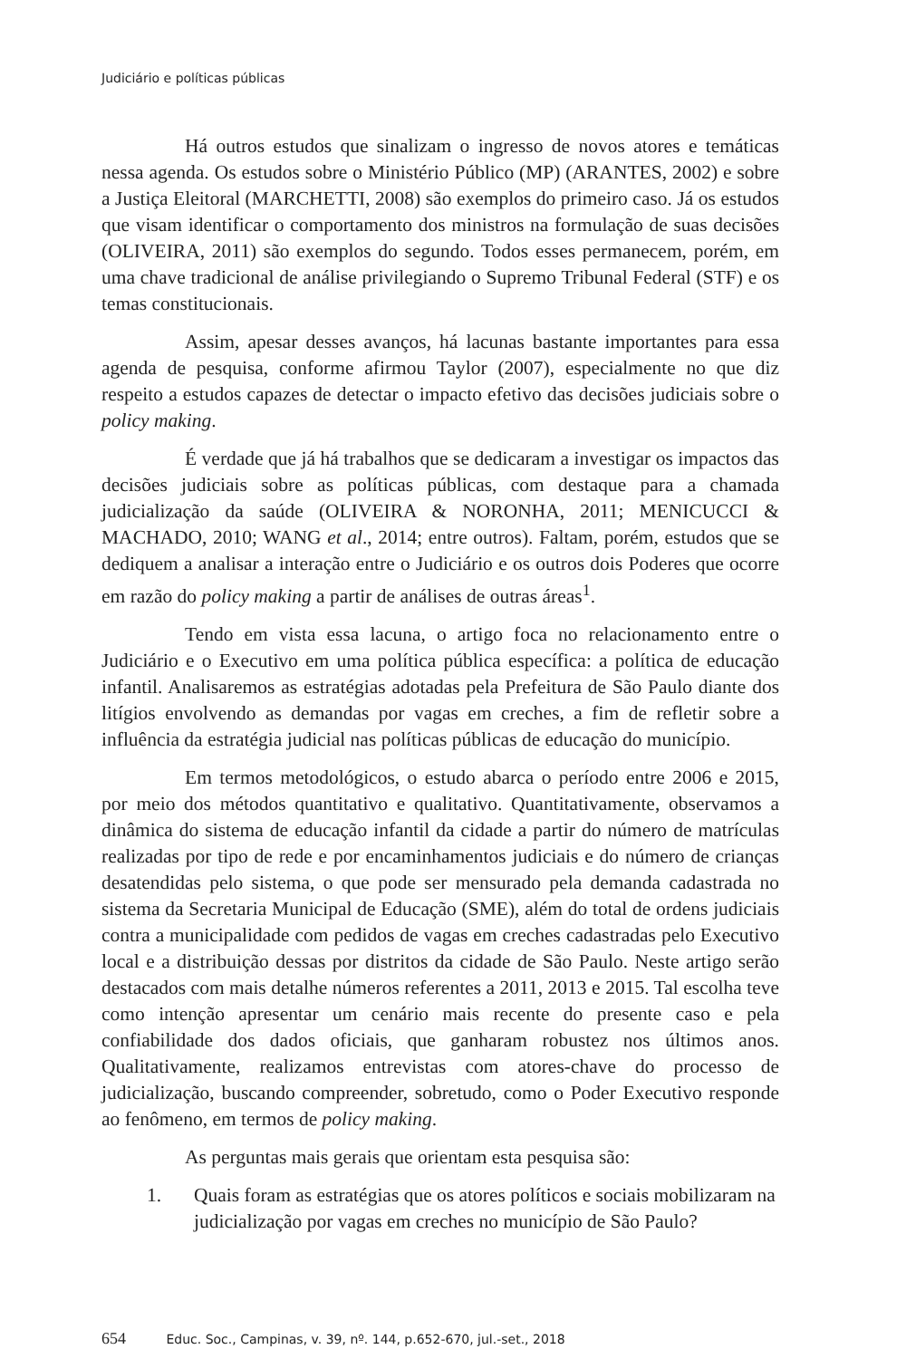Judiciário e políticas públicas
Há outros estudos que sinalizam o ingresso de novos atores e temáticas nessa agenda. Os estudos sobre o Ministério Público (MP) (ARANTES, 2002) e sobre a Justiça Eleitoral (MARCHETTI, 2008) são exemplos do primeiro caso. Já os estudos que visam identificar o comportamento dos ministros na formulação de suas decisões (OLIVEIRA, 2011) são exemplos do segundo. Todos esses permanecem, porém, em uma chave tradicional de análise privilegiando o Supremo Tribunal Federal (STF) e os temas constitucionais.
Assim, apesar desses avanços, há lacunas bastante importantes para essa agenda de pesquisa, conforme afirmou Taylor (2007), especialmente no que diz respeito a estudos capazes de detectar o impacto efetivo das decisões judiciais sobre o policy making.
É verdade que já há trabalhos que se dedicaram a investigar os impactos das decisões judiciais sobre as políticas públicas, com destaque para a chamada judicialização da saúde (OLIVEIRA & NORONHA, 2011; MENICUCCI & MACHADO, 2010; WANG et al., 2014; entre outros). Faltam, porém, estudos que se dediquem a analisar a interação entre o Judiciário e os outros dois Poderes que ocorre em razão do policy making a partir de análises de outras áreas<sup>1</sup>.
Tendo em vista essa lacuna, o artigo foca no relacionamento entre o Judiciário e o Executivo em uma política pública específica: a política de educação infantil. Analisaremos as estratégias adotadas pela Prefeitura de São Paulo diante dos litígios envolvendo as demandas por vagas em creches, a fim de refletir sobre a influência da estratégia judicial nas políticas públicas de educação do município.
Em termos metodológicos, o estudo abarca o período entre 2006 e 2015, por meio dos métodos quantitativo e qualitativo. Quantitativamente, observamos a dinâmica do sistema de educação infantil da cidade a partir do número de matrículas realizadas por tipo de rede e por encaminhamentos judiciais e do número de crianças desatendidas pelo sistema, o que pode ser mensurado pela demanda cadastrada no sistema da Secretaria Municipal de Educação (SME), além do total de ordens judiciais contra a municipalidade com pedidos de vagas em creches cadastradas pelo Executivo local e a distribuição dessas por distritos da cidade de São Paulo. Neste artigo serão destacados com mais detalhe números referentes a 2011, 2013 e 2015. Tal escolha teve como intenção apresentar um cenário mais recente do presente caso e pela confiabilidade dos dados oficiais, que ganharam robustez nos últimos anos. Qualitativamente, realizamos entrevistas com atores-chave do processo de judicialização, buscando compreender, sobretudo, como o Poder Executivo responde ao fenômeno, em termos de policy making.
As perguntas mais gerais que orientam esta pesquisa são:
1. Quais foram as estratégias que os atores políticos e sociais mobilizaram na judicialização por vagas em creches no município de São Paulo?
654 Educ. Soc., Campinas, v. 39, nº. 144, p.652-670, jul.-set., 2018